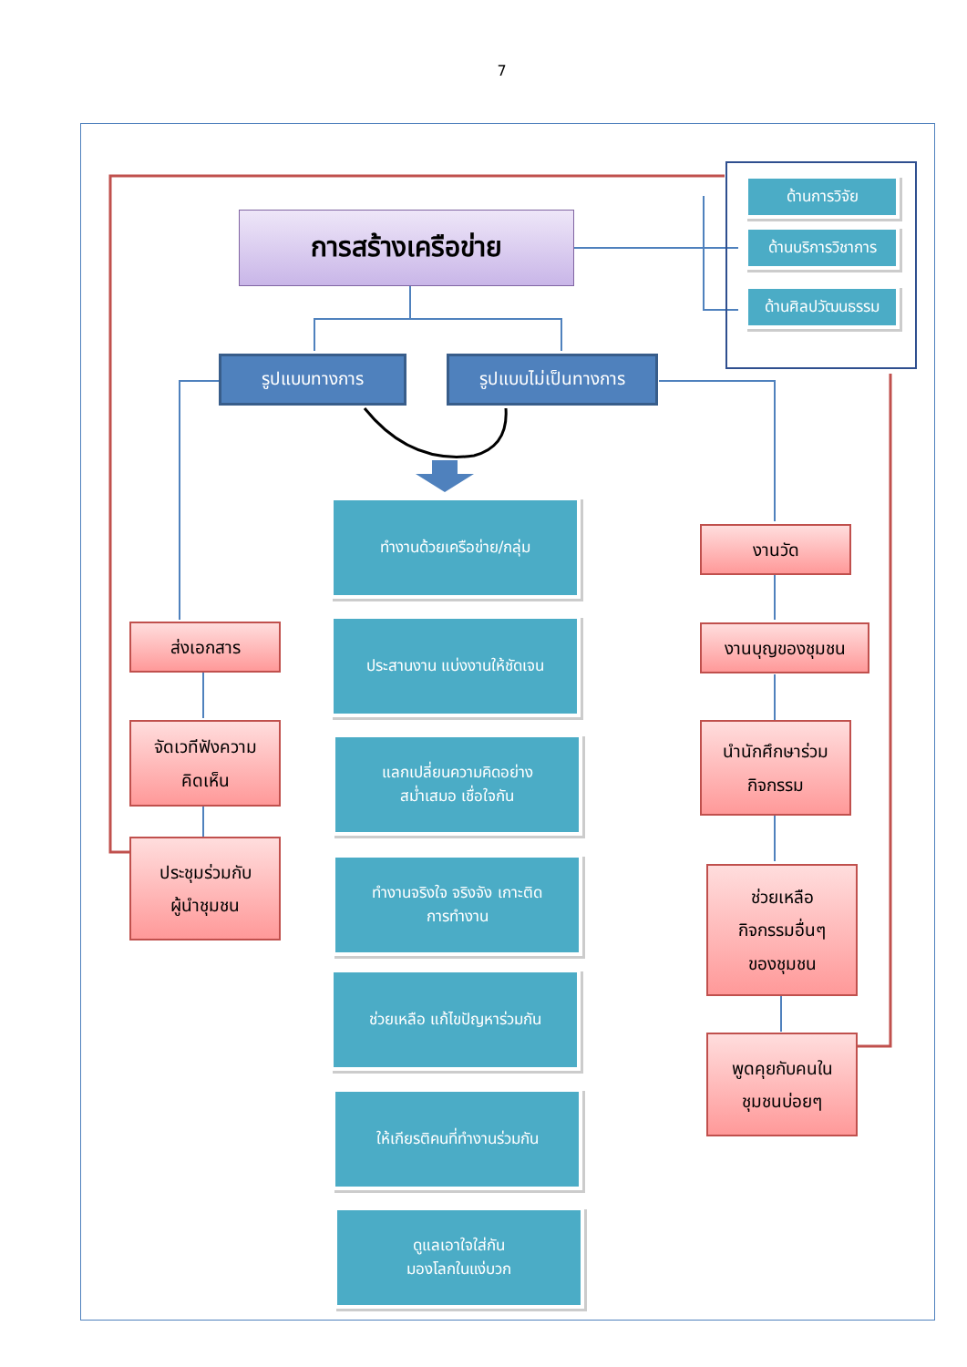7
การสร้างเครือข่าย
รูปแบบทางการ รูปแบบไม่เป็นทางการ
ด้านการวิจัย
ด้านบริการวิชาการ
ด้านศิลปวัฒนธรรม
ทำงานด้วยเครือข่าย/กลุ่ม
ประสานงาน แบ่งงานให้ชัดเจน
แลกเปลี่ยนความคิดอย่าง
สม่ำเสมอ เชื่อใจกัน
ทำงานจริงใจ จริงจัง เกาะติด
การทำงาน
ช่วยเหลือ แก้ไขปัญหาร่วมกัน
ให้เกียรติคนที่ทำงานร่วมกัน
ดูแลเอาใจใส่กัน
มองโลกในแง่บวก
ส่งเอกสาร
จัดเวทีฟังความ
คิดเห็น
ประชุมร่วมกับ
ผู้นำชุมชน
งานวัด
งานบุญของชุมชน
นำนักศึกษาร่วม
กิจกรรม
ช่วยเหลือ
กิจกรรมอื่นๆ
ของชุมชน
พูดคุยกับคนใน
ชุมชนบ่อยๆ